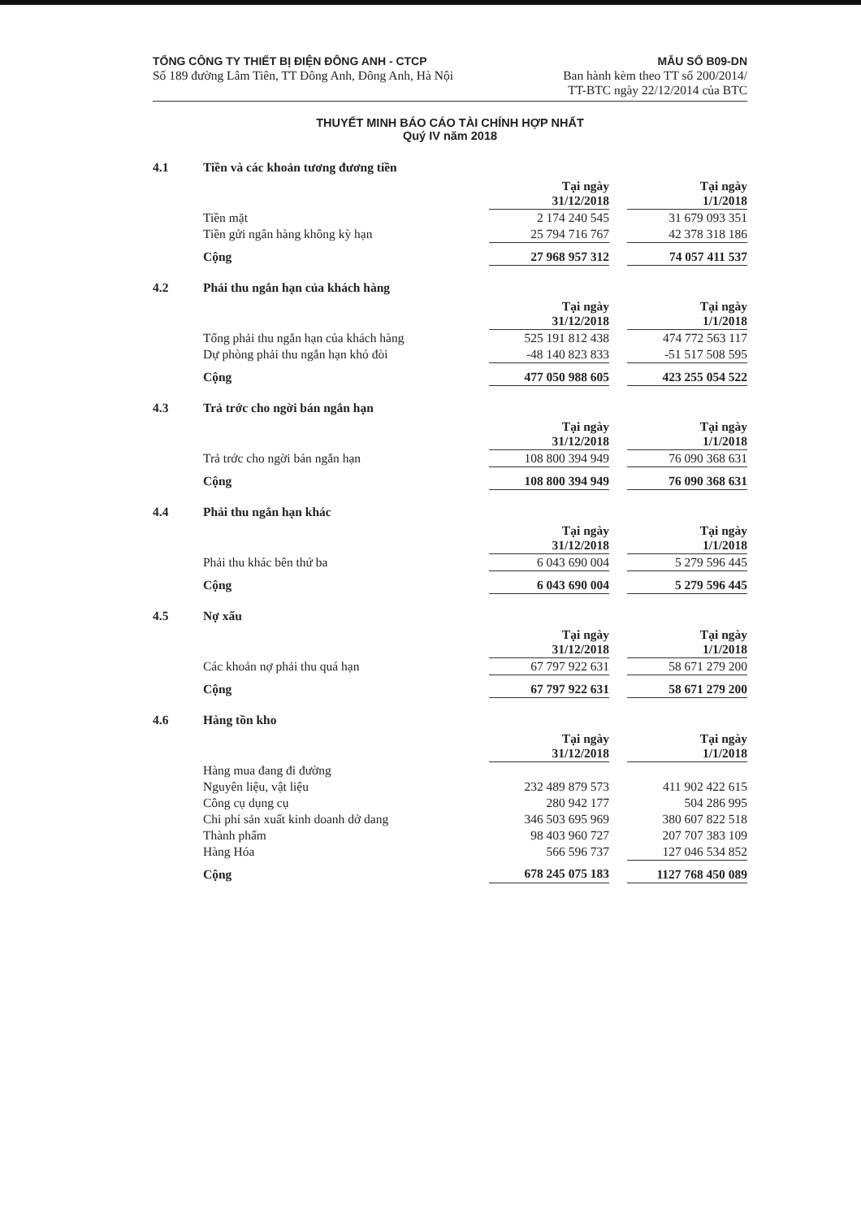TỔNG CÔNG TY THIẾT BỊ ĐIỆN ĐÔNG ANH - CTCP
Số 189 đường Lâm Tiên, TT Đông Anh, Đông Anh, Hà Nội
MẪU SỐ B09-DN
Ban hành kèm theo TT số 200/2014/
TT-BTC ngày 22/12/2014 của BTC
THUYẾT MINH BÁO CÁO TÀI CHÍNH HỢP NHẤT
Quý IV năm 2018
4.1 Tiền và các khoản tương đương tiền
| | Tại ngày 31/12/2018 | | Tại ngày 1/1/2018 |
| Tiền mặt | 2 174 240 545 | | 31 679 093 351 |
| Tiền gửi ngân hàng không kỳ hạn | 25 794 716 767 | | 42 378 318 186 |
| Cộng | 27 968 957 312 | | 74 057 411 537 |
4.2 Phải thu ngắn hạn của khách hàng
| | Tại ngày 31/12/2018 | | Tại ngày 1/1/2018 |
| Tổng phải thu ngắn hạn của khách hàng | 525 191 812 438 | | 474 772 563 117 |
| Dự phòng phải thu ngắn hạn khó đòi | -48 140 823 833 | | -51 517 508 595 |
| Cộng | 477 050 988 605 | | 423 255 054 522 |
4.3 Trả trớc cho ngời bán ngắn hạn
| | Tại ngày 31/12/2018 | | Tại ngày 1/1/2018 |
| Trả trớc cho ngời bán ngắn hạn | 108 800 394 949 | | 76 090 368 631 |
| Cộng | 108 800 394 949 | | 76 090 368 631 |
4.4 Phải thu ngắn hạn khác
| | Tại ngày 31/12/2018 | | Tại ngày 1/1/2018 |
| Phải thu khác bên thứ ba | 6 043 690 004 | | 5 279 596 445 |
| Cộng | 6 043 690 004 | | 5 279 596 445 |
4.5 Nợ xấu
| | Tại ngày 31/12/2018 | | Tại ngày 1/1/2018 |
| Các khoản nợ phải thu quá hạn | 67 797 922 631 | | 58 671 279 200 |
| Cộng | 67 797 922 631 | | 58 671 279 200 |
4.6 Hàng tồn kho
| | Tại ngày 31/12/2018 | | Tại ngày 1/1/2018 |
| Hàng mua đang đi đường | | | |
| Nguyên liệu, vật liệu | 232 489 879 573 | | 411 902 422 615 |
| Công cụ dụng cụ | 280 942 177 | | 504 286 995 |
| Chi phí sản xuất kinh doanh dở dang | 346 503 695 969 | | 380 607 822 518 |
| Thành phẩm | 98 403 960 727 | | 207 707 383 109 |
| Hàng Hóa | 566 596 737 | | 127 046 534 852 |
| Cộng | 678 245 075 183 | | 1127 768 450 089 |